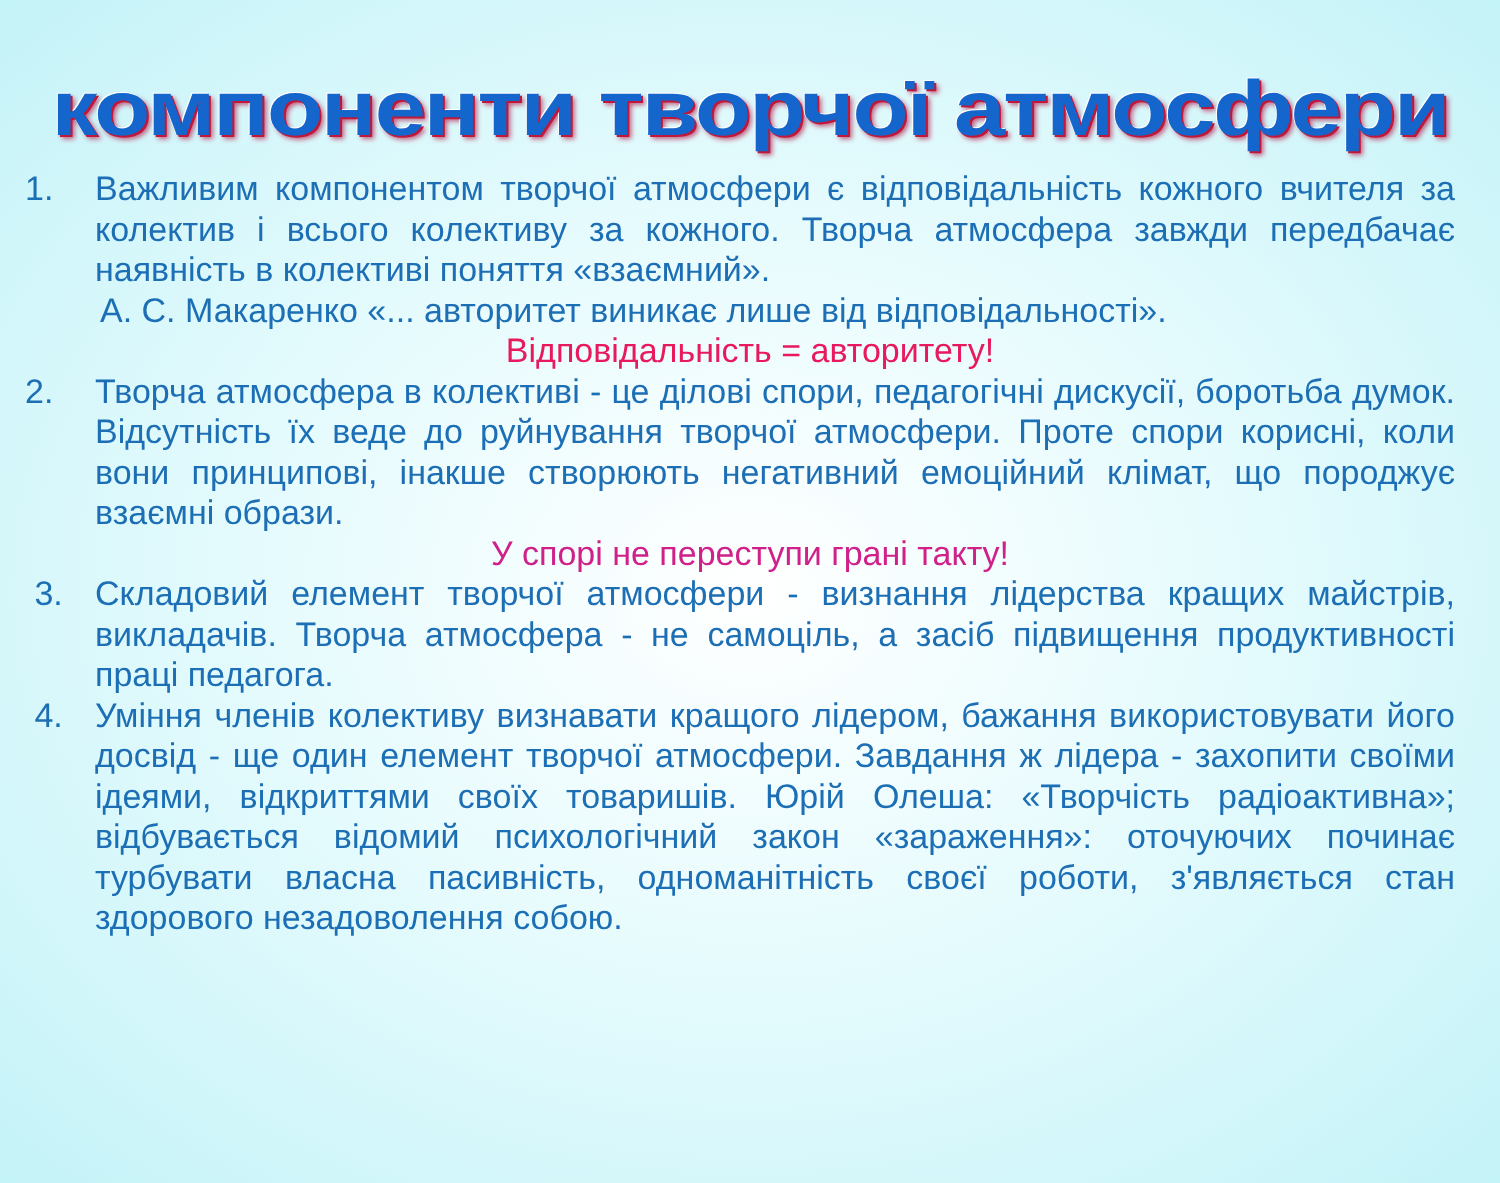компоненти творчої атмосфери
1. Важливим компонентом творчої атмосфери є відповідальність кожного вчителя за колектив і всього колективу за кожного. Творча атмосфера завжди передбачає наявність в колективі поняття «взаємний».
А. С. Макаренко «... авторитет виникає лише від відповідальності».
Відповідальність = авторитету!
2. Творча атмосфера в колективі - це ділові спори, педагогічні дискусії, боротьба думок. Відсутність їх веде до руйнування творчої атмосфери. Проте спори корисні, коли вони принципові, інакше створюють негативний емоційний клімат, що породжує взаємні образи.
У спорі не переступи грані такту!
3. Складовий елемент творчої атмосфери - визнання лідерства кращих майстрів, викладачів. Творча атмосфера - не самоціль, а засіб підвищення продуктивності праці педагога.
4. Уміння членів колективу визнавати кращого лідером, бажання використовувати його досвід - ще один елемент творчої атмосфери. Завдання ж лідера - захопити своїми ідеями, відкриттями своїх товаришів. Юрій Олеша: «Творчість радіоактивна»; відбувається відомий психологічний закон «зараження»: оточуючих починає турбувати власна пасивність, одноманітність своєї роботи, з'являється стан здорового незадоволення собою.